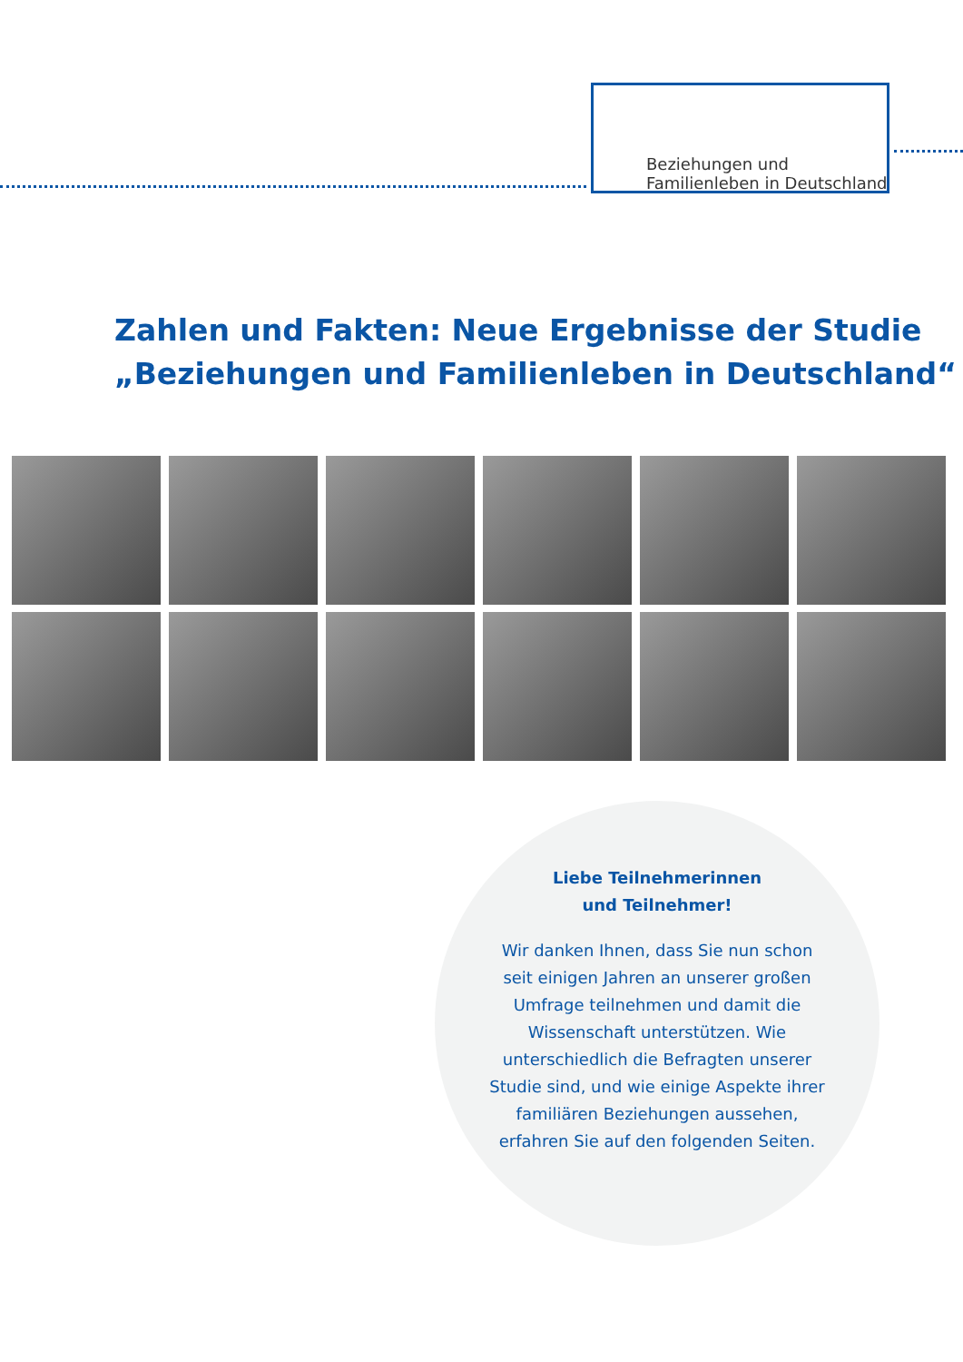Beziehungen und
Familienleben in Deutschland
Zahlen und Fakten: Neue Ergebnisse der Studie
„Beziehungen und Familienleben in Deutschland“
Liebe Teilnehmerinnen
und Teilnehmer!
Wir danken Ihnen, dass Sie nun schon seit einigen Jahren an unserer großen Umfrage teilnehmen und damit die Wissenschaft unterstützen. Wie unterschiedlich die Befragten unserer Studie sind, und wie einige Aspekte ihrer familiären Beziehungen aussehen, erfahren Sie auf den folgenden Seiten.